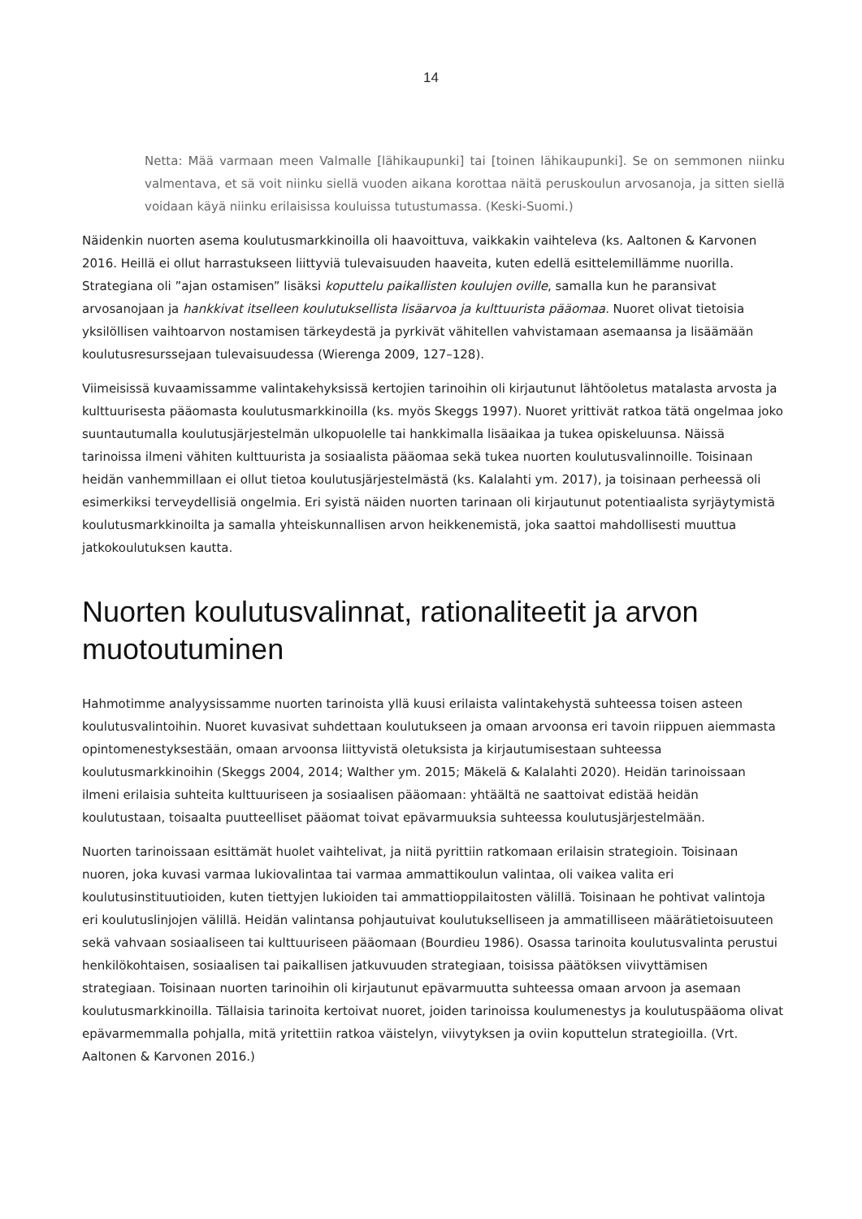14
Netta: Mää varmaan meen Valmalle [lähikaupunki] tai [toinen lähikaupunki]. Se on semmonen niinku valmentava, et sä voit niinku siellä vuoden aikana korottaa näitä peruskoulun arvosanoja, ja sitten siellä voidaan käyä niinku erilaisissa kouluissa tutustumassa. (Keski-Suomi.)
Näidenkin nuorten asema koulutusmarkkinoilla oli haavoittuva, vaikkakin vaihteleva (ks. Aaltonen & Karvonen 2016. Heillä ei ollut harrastukseen liittyviä tulevaisuuden haaveita, kuten edellä esittelemillämme nuorilla. Strategiana oli ”ajan ostamisen” lisäksi koputtelu paikallisten koulujen oville, samalla kun he paransivat arvosanojaan ja hankkivat itselleen koulutuksellista lisäarvoa ja kulttuurista pääomaa. Nuoret olivat tietoisia yksilöllisen vaihtoarvon nostamisen tärkeydestä ja pyrkivät vähitellen vahvistamaan asemaansa ja lisäämään koulutusresurssejaan tulevaisuudessa (Wierenga 2009, 127–128).
Viimeisissä kuvaamissamme valintakehyksissä kertojien tarinoihin oli kirjautunut lähtöoletus matalasta arvosta ja kulttuurisesta pääomasta koulutusmarkkinoilla (ks. myös Skeggs 1997). Nuoret yrittivät ratkoa tätä ongelmaa joko suuntautumalla koulutusjärjestelmän ulkopuolelle tai hankkimalla lisäaikaa ja tukea opiskeluunsa. Näissä tarinoissa ilmeni vähiten kulttuurista ja sosiaalista pääomaa sekä tukea nuorten koulutusvalinnoille. Toisinaan heidän vanhemmillaan ei ollut tietoa koulutusjärjestelmästä (ks. Kalalahti ym. 2017), ja toisinaan perheessä oli esimerkiksi terveydellisiä ongelmia. Eri syistä näiden nuorten tarinaan oli kirjautunut potentiaalista syrjäytymistä koulutusmarkkinoilta ja samalla yhteiskunnallisen arvon heikkenemistä, joka saattoi mahdollisesti muuttua jatkokoulutuksen kautta.
Nuorten koulutusvalinnat, rationaliteetit ja arvon muotoutuminen
Hahmotimme analyysissamme nuorten tarinoista yllä kuusi erilaista valintakehystä suhteessa toisen asteen koulutusvalintoihin. Nuoret kuvasivat suhdettaan koulutukseen ja omaan arvoonsa eri tavoin riippuen aiemmasta opintomenestyksestään, omaan arvoonsa liittyvistä oletuksista ja kirjautumisestaan suhteessa koulutusmarkkinoihin (Skeggs 2004, 2014; Walther ym. 2015; Mäkelä & Kalalahti 2020). Heidän tarinoissaan ilmeni erilaisia suhteita kulttuuriseen ja sosiaalisen pääomaan: yhtäältä ne saattoivat edistää heidän koulutustaan, toisaalta puutteelliset pääomat toivat epävarmuuksia suhteessa koulutusjärjestelmään.
Nuorten tarinoissaan esittämät huolet vaihtelivat, ja niitä pyrittiin ratkomaan erilaisin strategioin. Toisinaan nuoren, joka kuvasi varmaa lukiovalintaa tai varmaa ammattikoulun valintaa, oli vaikea valita eri koulutusinstituutioiden, kuten tiettyjen lukioiden tai ammattioppilaitosten välillä. Toisinaan he pohtivat valintoja eri koulutuslinjojen välillä. Heidän valintansa pohjautuivat koulutukselliseen ja ammatilliseen määrätietoisuuteen sekä vahvaan sosiaaliseen tai kulttuuriseen pääomaan (Bourdieu 1986). Osassa tarinoita koulutusvalinta perustui henkilökohtaisen, sosiaalisen tai paikallisen jatkuvuuden strategiaan, toisissa päätöksen viivyttämisen strategiaan. Toisinaan nuorten tarinoihin oli kirjautunut epävarmuutta suhteessa omaan arvoon ja asemaan koulutusmarkkinoilla. Tällaisia tarinoita kertoivat nuoret, joiden tarinoissa koulumenestys ja koulutuspääoma olivat epävarmemmalla pohjalla, mitä yritettiin ratkoa väistelyn, viivytyksen ja oviin koputtelun strategioilla. (Vrt. Aaltonen & Karvonen 2016.)